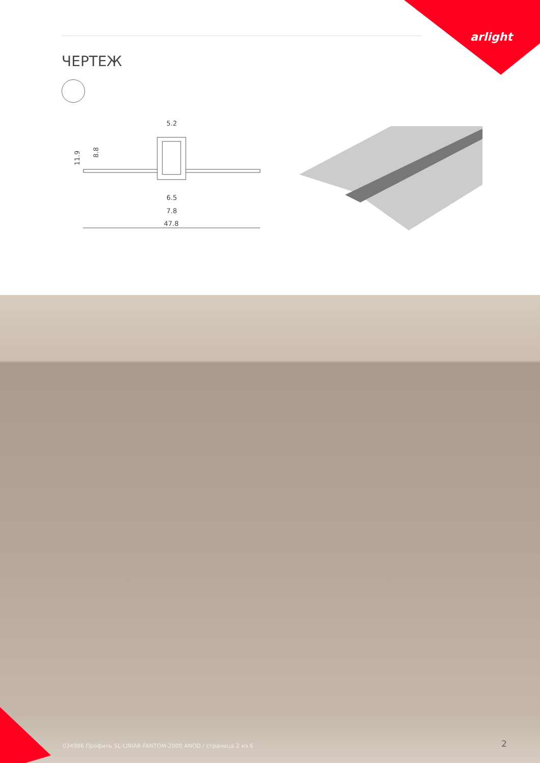arlight
ЧЕРТЕЖ
47.8
7.8
6.5
5.2
11.9
8.8
034986 Профиль SL-LINIA8-FANTOM-2000 ANOD / страница 2 из 6
2